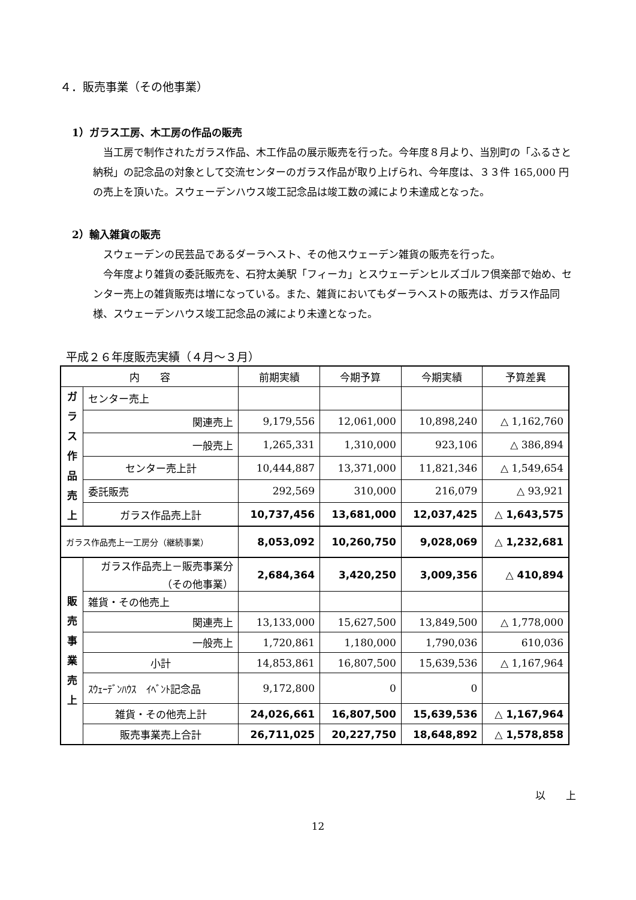４．販売事業（その他事業）
1）ガラス工房、木工房の作品の販売
　当工房で制作されたガラス作品、木工作品の展示販売を行った。今年度８月より、当別町の「ふるさと納税」の記念品の対象として交流センターのガラス作品が取り上げられ、今年度は、３３件 165,000 円の売上を頂いた。スウェーデンハウス竣工記念品は竣工数の減により未達成となった。
2）輸入雑貨の販売
　スウェーデンの民芸品であるダーラヘスト、その他スウェーデン雑貨の販売を行った。
　今年度より雑貨の委託販売を、石狩太美駅「フィーカ」とスウェーデンヒルズゴルフ倶楽部で始め、センター売上の雑貨販売は増になっている。また、雑貨においてもダーラヘストの販売は、ガラス作品同様、スウェーデンハウス竣工記念品の減により未達となった。
平成２６年度販売実績（４月～３月）
| 内 容 | | 前期実績 | 今期予算 | 今期実績 | 予算差異 |
| --- | --- | --- | --- | --- | --- |
| ガ ラ ス 作 品 売 上 | センター売上 | | | | |
| | 関連売上 | 9,179,556 | 12,061,000 | 10,898,240 | △ 1,162,760 |
| | 一般売上 | 1,265,331 | 1,310,000 | 923,106 | △ 386,894 |
| | センター売上計 | 10,444,887 | 13,371,000 | 11,821,346 | △ 1,549,654 |
| | 委託販売 | 292,569 | 310,000 | 216,079 | △ 93,921 |
| | ガラス作品売上計 | 10,737,456 | 13,681,000 | 12,037,425 | △ 1,643,575 |
| ガラス作品売上一工房分（継続事業） | | 8,053,092 | 10,260,750 | 9,028,069 | △ 1,232,681 |
| 販 売 事 業 売 上 | ガラス作品売上－販売事業分 （その他事業） | 2,684,364 | 3,420,250 | 3,009,356 | △ 410,894 |
| | 雑貨・その他売上 | | | | |
| | 関連売上 | 13,133,000 | 15,627,500 | 13,849,500 | △ 1,778,000 |
| | 一般売上 | 1,720,861 | 1,180,000 | 1,790,036 | 610,036 |
| | 小計 | 14,853,861 | 16,807,500 | 15,639,536 | △ 1,167,964 |
| | ｽｳｪｰﾃﾞﾝﾊｳｽ ｲﾍﾞﾝﾄ記念品 | 9,172,800 | 0 | 0 | |
| | 雑貨・その他売上計 | 24,026,661 | 16,807,500 | 15,639,536 | △ 1,167,964 |
| | 販売事業売上合計 | 26,711,025 | 20,227,750 | 18,648,892 | △ 1,578,858 |
以　　上
12